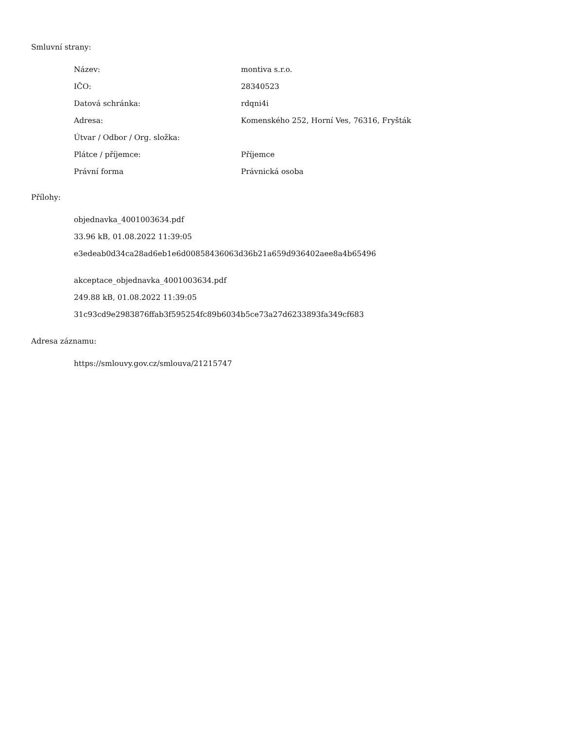Smluvní strany:
| Název: | montiva s.r.o. |
| IČO: | 28340523 |
| Datová schránka: | rdqni4i |
| Adresa: | Komenského 252, Horní Ves, 76316, Fryšták |
| Útvar / Odbor / Org. složka: | |
| Plátce / příjemce: | Příjemce |
| Právní forma | Právnická osoba |
Přílohy:
objednavka_4001003634.pdf
33.96 kB, 01.08.2022 11:39:05
e3edeab0d34ca28ad6eb1e6d00858436063d36b21a659d936402aee8a4b65496
akceptace_objednavka_4001003634.pdf
249.88 kB, 01.08.2022 11:39:05
31c93cd9e2983876ffab3f595254fc89b6034b5ce73a27d6233893fa349cf683
Adresa záznamu:
https://smlouvy.gov.cz/smlouva/21215747